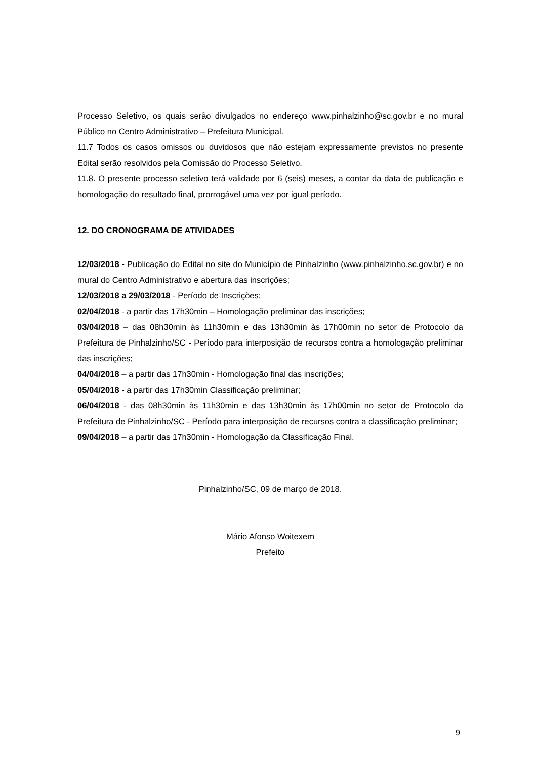Processo Seletivo, os quais serão divulgados no endereço www.pinhalzinho@sc.gov.br e no mural Público no Centro Administrativo – Prefeitura Municipal.
11.7 Todos os casos omissos ou duvidosos que não estejam expressamente previstos no presente Edital serão resolvidos pela Comissão do Processo Seletivo.
11.8. O presente processo seletivo terá validade por 6 (seis) meses, a contar da data de publicação e homologação do resultado final, prorrogável uma vez por igual período.
12. DO CRONOGRAMA DE ATIVIDADES
12/03/2018 - Publicação do Edital no site do Município de Pinhalzinho (www.pinhalzinho.sc.gov.br) e no mural do Centro Administrativo e abertura das inscrições;
12/03/2018 a 29/03/2018 - Período de Inscrições;
02/04/2018 - a partir das 17h30min – Homologação preliminar das inscrições;
03/04/2018 – das 08h30min às 11h30min e das 13h30min às 17h00min no setor de Protocolo da Prefeitura de Pinhalzinho/SC - Período para interposição de recursos contra a homologação preliminar das inscrições;
04/04/2018 – a partir das 17h30min - Homologação final das inscrições;
05/04/2018 - a partir das 17h30min Classificação preliminar;
06/04/2018 - das 08h30min às 11h30min e das 13h30min às 17h00min no setor de Protocolo da Prefeitura de Pinhalzinho/SC - Período para interposição de recursos contra a classificação preliminar;
09/04/2018 – a partir das 17h30min - Homologação da Classificação Final.
Pinhalzinho/SC, 09 de março de 2018.
Mário Afonso Woitexem
Prefeito
9